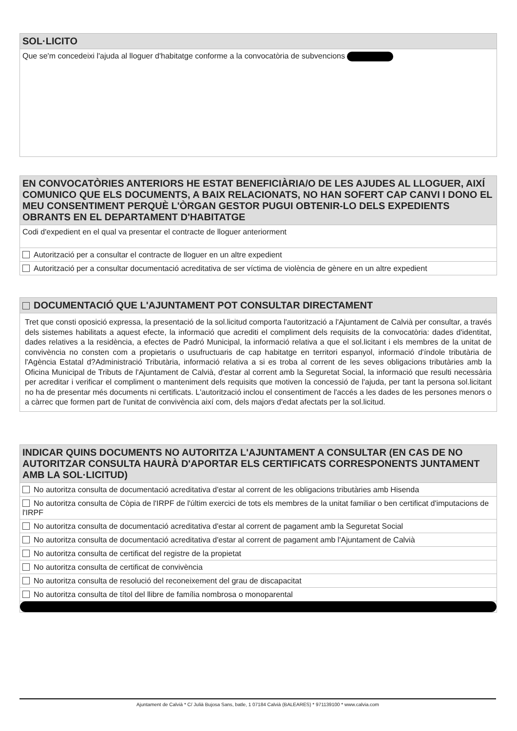SOL·LICITO
Que se'm concedeixi l'ajuda al lloguer d'habitatge conforme a la convocatòria de subvencions
EN CONVOCATÒRIES ANTERIORS HE ESTAT BENEFICIÀRIA/O DE LES AJUDES AL LLOGUER, AIXÍ COMUNICO QUE ELS DOCUMENTS, A BAIX RELACIONATS, NO HAN SOFERT CAP CANVI I DONO EL MEU CONSENTIMENT PERQUÈ L'ÒRGAN GESTOR PUGUI OBTENIR-LO DELS EXPEDIENTS OBRANTS EN EL DEPARTAMENT D'HABITATGE
Codi d'expedient en el qual va presentar el contracte de lloguer anteriorment
Autorització per a consultar el contracte de lloguer en un altre expedient
Autorització per a consultar documentació acreditativa de ser víctima de violència de gènere en un altre expedient
DOCUMENTACIÓ QUE L'AJUNTAMENT POT CONSULTAR DIRECTAMENT
Tret que consti oposició expressa, la presentació de la sol.licitud comporta l'autorització a l'Ajuntament de Calvià per consultar, a través dels sistemes habilitats a aquest efecte, la informació que acrediti el compliment dels requisits de la convocatòria: dades d'identitat, dades relatives a la residència, a efectes de Padró Municipal, la informació relativa a que el sol.licitant i els membres de la unitat de convivència no consten com a propietaris o usufructuaris de cap habitatge en territori espanyol, informació d'índole tributària de l'Agència Estatal d?Administració Tributària, informació relativa a si es troba al corrent de les seves obligacions tributàries amb la Oficina Municipal de Tributs de l'Ajuntament de Calvià, d'estar al corrent amb la Seguretat Social, la informació que resulti necessària per acreditar i verificar el compliment o manteniment dels requisits que motiven la concessió de l'ajuda, per tant la persona sol.licitant no ha de presentar més documents ni certificats. L'autorització inclou el consentiment de l'accés a les dades de les persones menors o a càrrec que formen part de l'unitat de convivència així com, dels majors d'edat afectats per la sol.licitud.
INDICAR QUINS DOCUMENTS NO AUTORITZA L'AJUNTAMENT A CONSULTAR (EN CAS DE NO AUTORITZAR CONSULTA HAURÀ D'APORTAR ELS CERTIFICATS CORRESPONENTS JUNTAMENT AMB LA SOL·LICITUD)
No autoritza consulta de documentació acreditativa d'estar al corrent de les obligacions tributàries amb Hisenda
No autoritza consulta de Còpia de l'IRPF de l'últim exercici de tots els membres de la unitat familiar o ben certificat d'imputacions de l'IRPF
No autoritza consulta de documentació acreditativa d'estar al corrent de pagament amb la Seguretat Social
No autoritza consulta de documentació acreditativa d'estar al corrent de pagament amb l'Ajuntament de Calvià
No autoritza consulta de certificat del registre de la propietat
No autoritza consulta de certificat de convivència
No autoritza consulta de resolució del reconeixement del grau de discapacitat
No autoritza consulta de títol del llibre de família nombrosa o monoparental
Ajuntament de Calvià * C/ Julià Bujosa Sans, batle, 1 07184 Calvià (BALEARES) * 971139100 * www.calvia.com